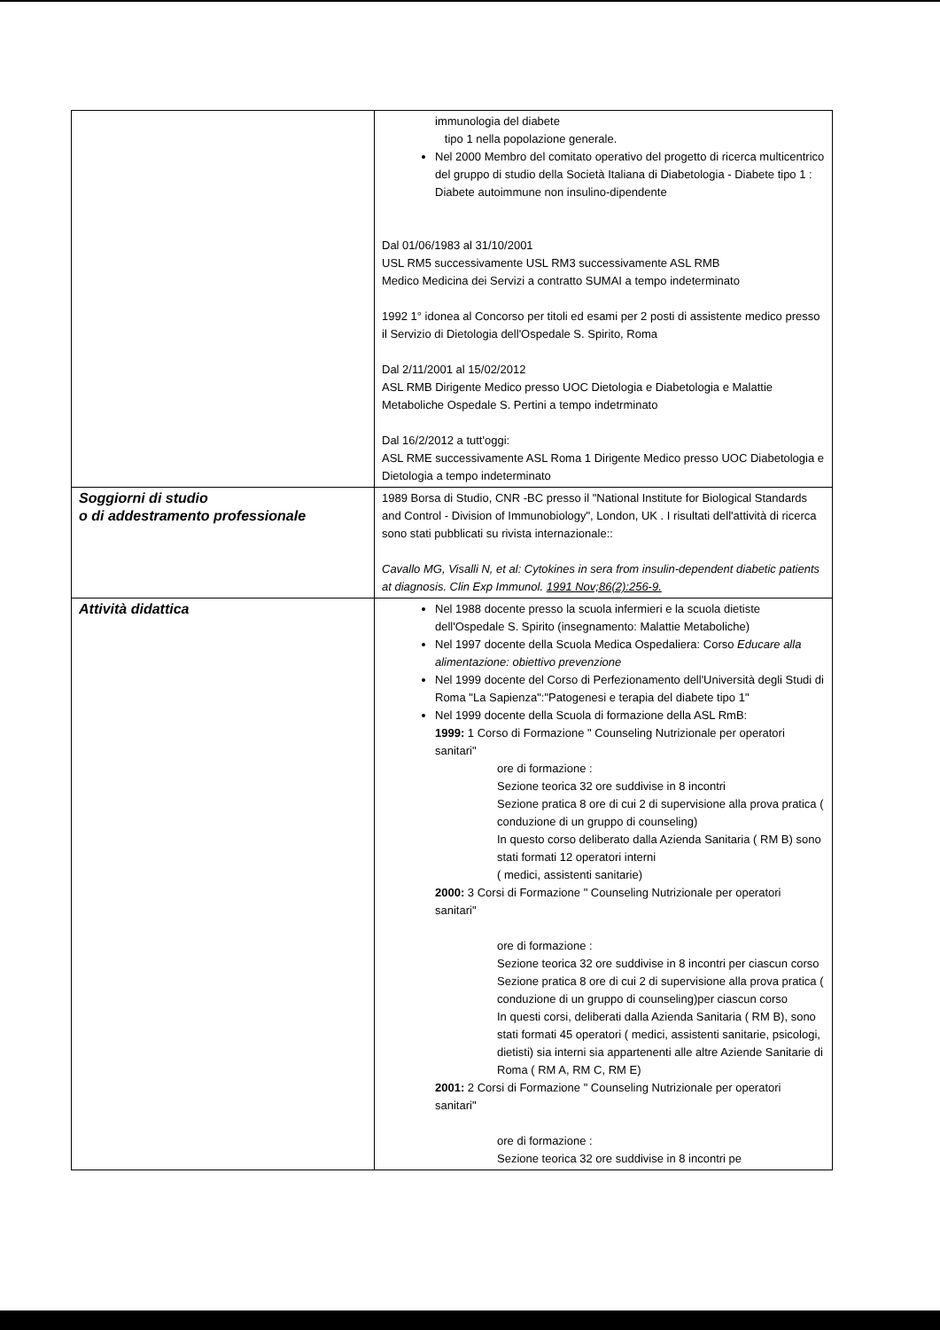| | immunologia del diabete tipo 1 nella popolazione generale. Nel 2000 Membro del comitato operativo del progetto di ricerca multicentrico del gruppo di studio della Società Italiana di Diabetologia - Diabete tipo 1 : Diabete autoimmune non insulino-dipendente Dal 01/06/1983 al 31/10/2001 USL RM5 successivamente USL RM3 successivamente ASL RMB Medico Medicina dei Servizi a contratto SUMAI a tempo indeterminato 1992 1° idonea al Concorso per titoli ed esami per 2 posti di assistente medico presso il Servizio di Dietologia dell'Ospedale S. Spirito, Roma Dal 2/11/2001 al 15/02/2012 ASL RMB Dirigente Medico presso UOC Dietologia e Diabetologia e Malattie Metaboliche Ospedale S. Pertini a tempo indetrminato Dal 16/2/2012 a tutt'oggi: ASL RME successivamente ASL Roma 1 Dirigente Medico presso UOC Diabetologia e Dietologia a tempo indeterminato |
| Soggiorni di studio o di addestramento professionale | 1989 Borsa di Studio, CNR -BC presso il "National Institute for Biological Standards and Control - Division of Immunobiology", London, UK . I risultati dell'attività di ricerca sono stati pubblicati su rivista internazionale:: Cavallo MG, Visalli N, et al: Cytokines in sera from insulin-dependent diabetic patients at diagnosis. Clin Exp Immunol. 1991 Nov;86(2):256-9. |
| Attività didattica | Nel 1988 docente presso la scuola infermieri e la scuola dietiste dell'Ospedale S. Spirito (insegnamento: Malattie Metaboliche) Nel 1997 docente della Scuola Medica Ospedaliera: Corso Educare alla alimentazione: obiettivo prevenzione Nel 1999 docente del Corso di Perfezionamento dell'Università degli Studi di Roma "La Sapienza":"Patogenesi e terapia del diabete tipo 1" Nel 1999 docente della Scuola di formazione della ASL RmB: 1999: 1 Corso di Formazione " Counseling Nutrizionale per operatori sanitari" ore di formazione : Sezione teorica 32 ore suddivise in 8 incontri Sezione pratica 8 ore di cui 2 di supervisione alla prova pratica ( conduzione di un gruppo di counseling) In questo corso deliberato dalla Azienda Sanitaria ( RM B) sono stati formati 12 operatori interni ( medici, assistenti sanitarie) 2000: 3 Corsi di Formazione " Counseling Nutrizionale per operatori sanitari" ore di formazione : Sezione teorica 32 ore suddivise in 8 incontri per ciascun corso Sezione pratica 8 ore di cui 2 di supervisione alla prova pratica ( conduzione di un gruppo di counseling)per ciascun corso In questi corsi, deliberati dalla Azienda Sanitaria ( RM B), sono stati formati 45 operatori ( medici, assistenti sanitarie, psicologi, dietisti) sia interni sia appartenenti alle altre Aziende Sanitarie di Roma ( RM A, RM C, RM E) 2001: 2 Corsi di Formazione " Counseling Nutrizionale per operatori sanitari" ore di formazione : Sezione teorica 32 ore suddivise in 8 incontri pe |